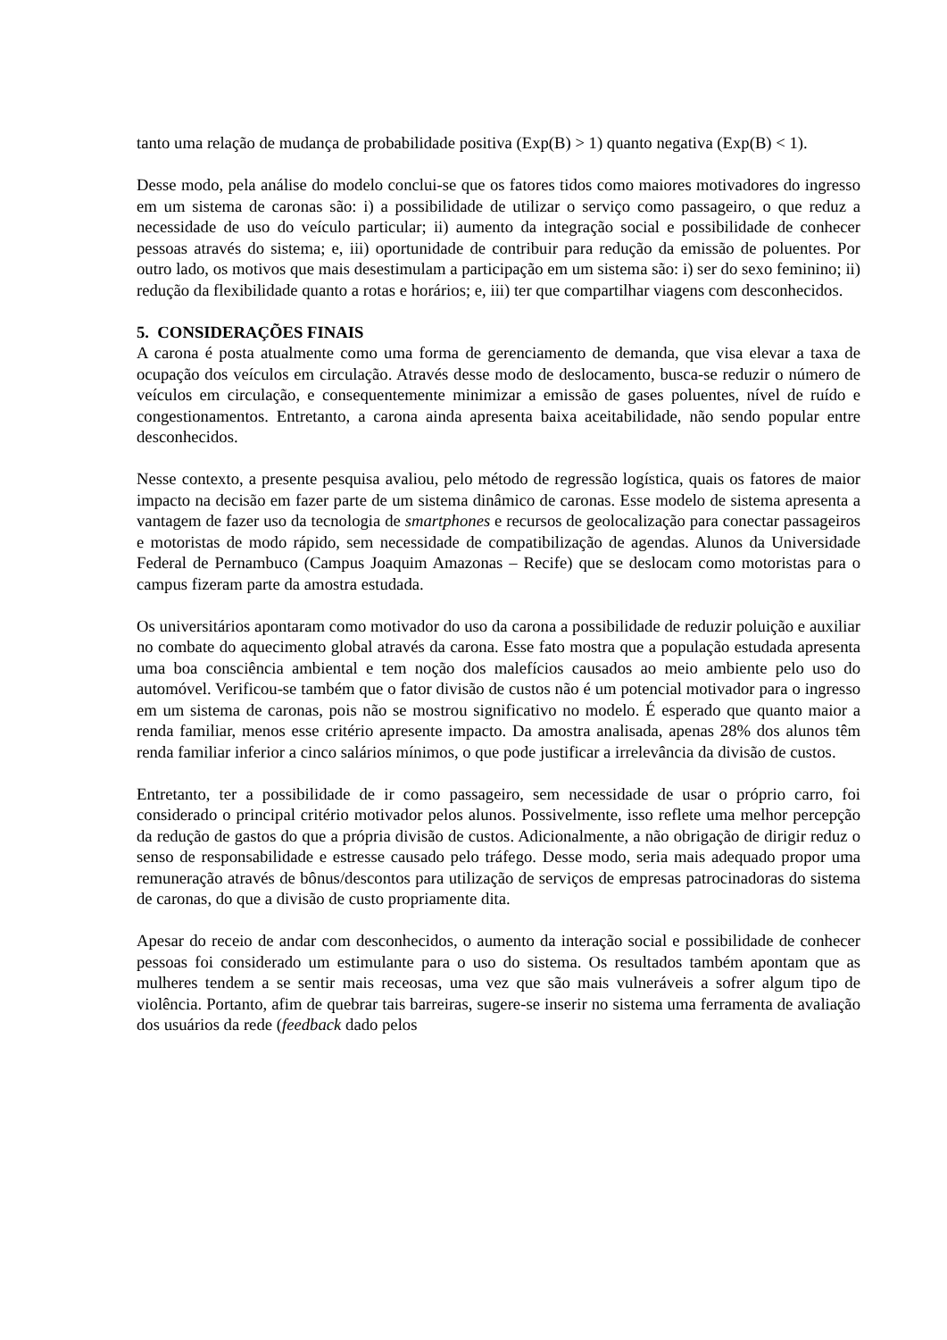tanto uma relação de mudança de probabilidade positiva (Exp(B) > 1) quanto negativa (Exp(B) < 1).
Desse modo, pela análise do modelo conclui-se que os fatores tidos como maiores motivadores do ingresso em um sistema de caronas são: i) a possibilidade de utilizar o serviço como passageiro, o que reduz a necessidade de uso do veículo particular; ii) aumento da integração social e possibilidade de conhecer pessoas através do sistema; e, iii) oportunidade de contribuir para redução da emissão de poluentes. Por outro lado, os motivos que mais desestimulam a participação em um sistema são: i) ser do sexo feminino; ii) redução da flexibilidade quanto a rotas e horários; e, iii) ter que compartilhar viagens com desconhecidos.
5. CONSIDERAÇÕES FINAIS
A carona é posta atualmente como uma forma de gerenciamento de demanda, que visa elevar a taxa de ocupação dos veículos em circulação. Através desse modo de deslocamento, busca-se reduzir o número de veículos em circulação, e consequentemente minimizar a emissão de gases poluentes, nível de ruído e congestionamentos. Entretanto, a carona ainda apresenta baixa aceitabilidade, não sendo popular entre desconhecidos.
Nesse contexto, a presente pesquisa avaliou, pelo método de regressão logística, quais os fatores de maior impacto na decisão em fazer parte de um sistema dinâmico de caronas. Esse modelo de sistema apresenta a vantagem de fazer uso da tecnologia de smartphones e recursos de geolocalização para conectar passageiros e motoristas de modo rápido, sem necessidade de compatibilização de agendas. Alunos da Universidade Federal de Pernambuco (Campus Joaquim Amazonas – Recife) que se deslocam como motoristas para o campus fizeram parte da amostra estudada.
Os universitários apontaram como motivador do uso da carona a possibilidade de reduzir poluição e auxiliar no combate do aquecimento global através da carona. Esse fato mostra que a população estudada apresenta uma boa consciência ambiental e tem noção dos malefícios causados ao meio ambiente pelo uso do automóvel. Verificou-se também que o fator divisão de custos não é um potencial motivador para o ingresso em um sistema de caronas, pois não se mostrou significativo no modelo. É esperado que quanto maior a renda familiar, menos esse critério apresente impacto. Da amostra analisada, apenas 28% dos alunos têm renda familiar inferior a cinco salários mínimos, o que pode justificar a irrelevância da divisão de custos.
Entretanto, ter a possibilidade de ir como passageiro, sem necessidade de usar o próprio carro, foi considerado o principal critério motivador pelos alunos. Possivelmente, isso reflete uma melhor percepção da redução de gastos do que a própria divisão de custos. Adicionalmente, a não obrigação de dirigir reduz o senso de responsabilidade e estresse causado pelo tráfego. Desse modo, seria mais adequado propor uma remuneração através de bônus/descontos para utilização de serviços de empresas patrocinadoras do sistema de caronas, do que a divisão de custo propriamente dita.
Apesar do receio de andar com desconhecidos, o aumento da interação social e possibilidade de conhecer pessoas foi considerado um estimulante para o uso do sistema. Os resultados também apontam que as mulheres tendem a se sentir mais receosas, uma vez que são mais vulneráveis a sofrer algum tipo de violência. Portanto, afim de quebrar tais barreiras, sugere-se inserir no sistema uma ferramenta de avaliação dos usuários da rede (feedback dado pelos